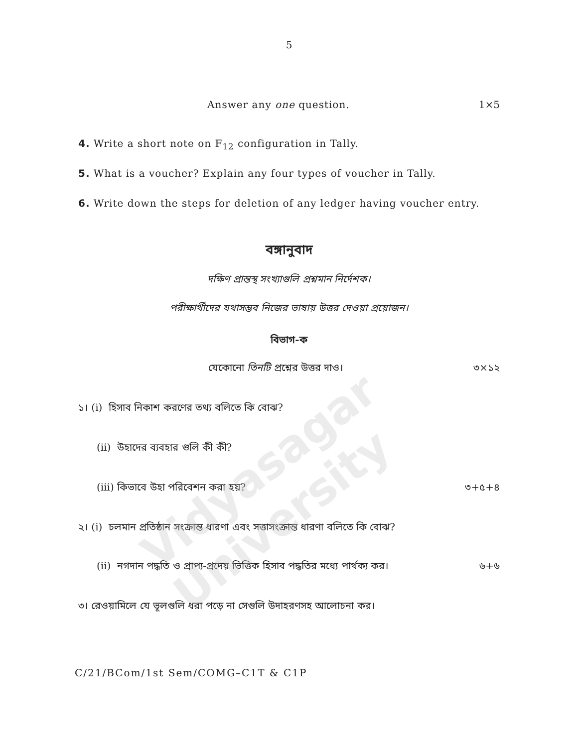Vidyasagar University
5
Answer any one question. 1×5
4. Write a short note on F<sub>12</sub> configuration in Tally.
5. What is a voucher? Explain any four types of voucher in Tally.
6. Write down the steps for deletion of any ledger having voucher entry.
বঙ্গানুবাদ
দক্ষিণ প্রান্তস্থ সংখ্যাগুলি প্রশ্নমান নির্দেশক।
পরীক্ষার্থীদের যথাসম্ভব নিজের ভাষায় উত্তর দেওয়া প্রয়োজন।
বিভাগ-ক
যেকোনো তিনটি প্রশ্নের উত্তর দাও। ৩×১২
১। (i) হিসাব নিকাশ করণের তথ্য বলিতে কি বোঝ?
(ii) উহাদের ব্যবহার গুলি কী কী?
(iii) কিভাবে উহা পরিবেশন করা হয়? ৩+৫+৪
২। (i) চলমান প্রতিষ্ঠান সংক্রান্ত ধারণা এবং সত্তাসংক্রান্ত ধারণা বলিতে কি বোঝ?
(ii) নগদান পদ্ধতি ও প্রাপ্য-প্রদেয় ভিত্তিক হিসাব পদ্ধতির মধ্যে পার্থক্য কর। ৬+৬
৩। রেওয়ামিলে যে ভূলগুলি ধরা পড়ে না সেগুলি উদাহরণসহ আলোচনা কর।
C/21/BCom/1st Sem/COMG–C1T & C1P